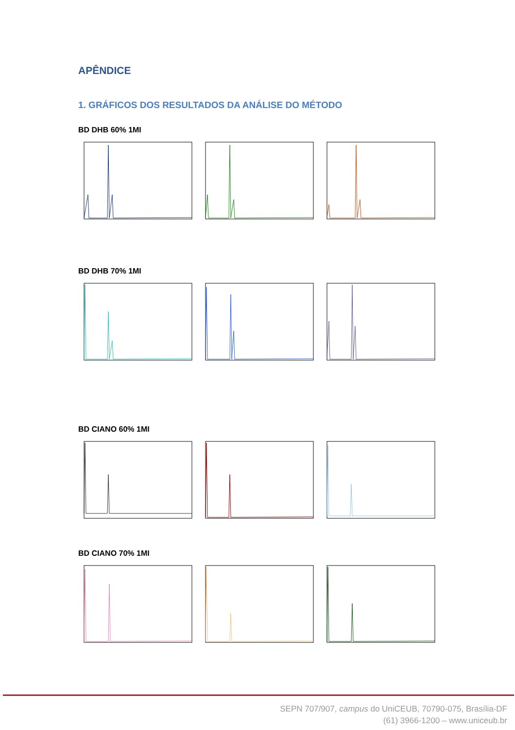APÊNDICE
1. GRÁFICOS DOS RESULTADOS DA ANÁLISE DO MÉTODO
BD DHB 60% 1MI
BD DHB 70% 1MI
BD CIANO 60% 1MI
BD CIANO 70% 1MI
SEPN 707/907, campus do UniCEUB, 70790-075, Brasília-DF
(61) 3966-1200 – www.uniceub.br